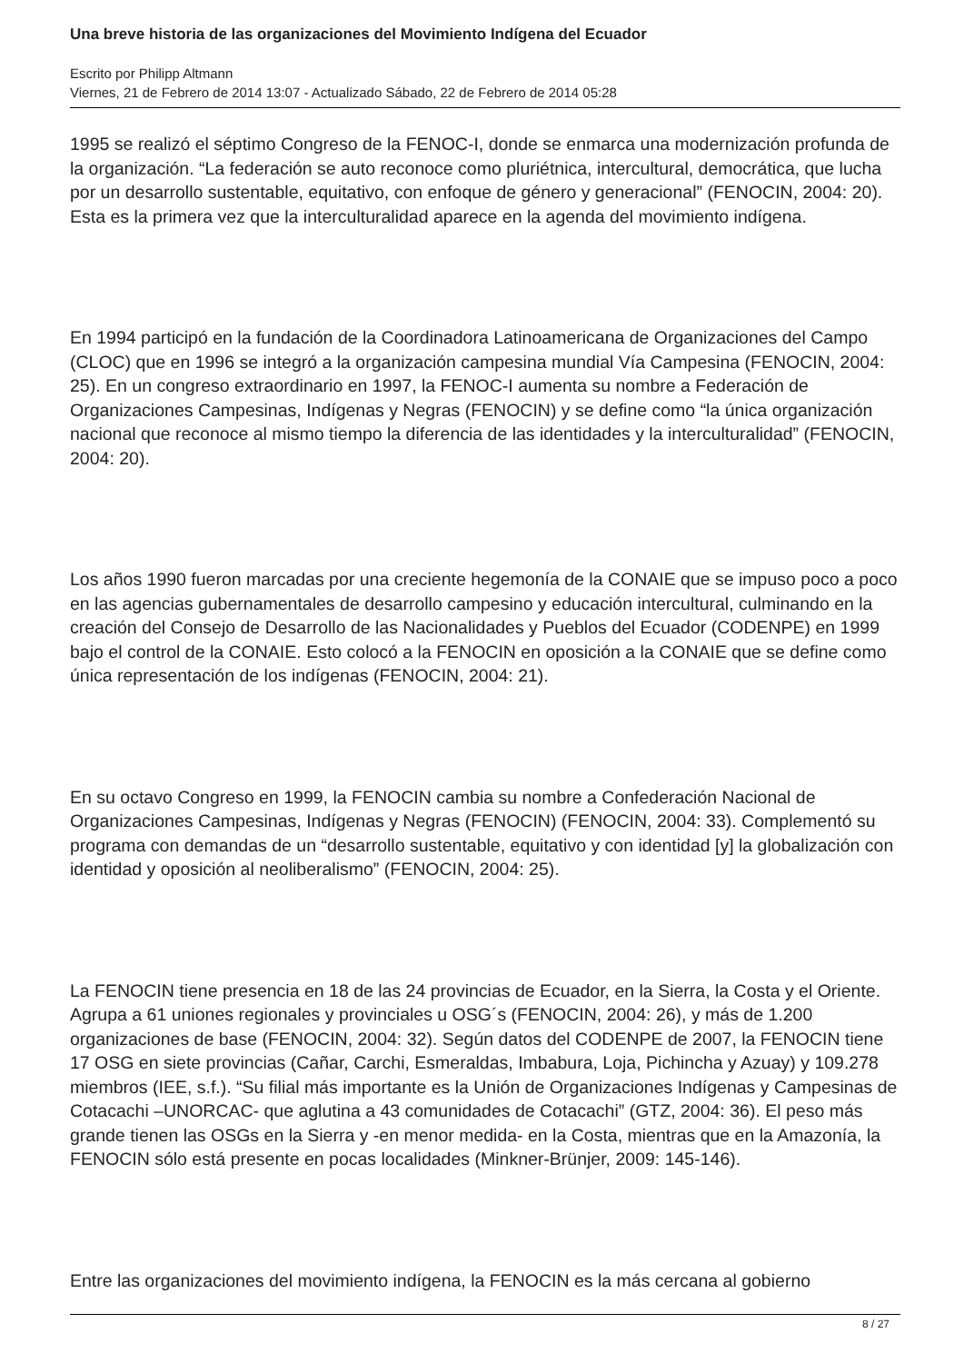Una breve historia de las organizaciones del Movimiento Indígena del Ecuador
Escrito por Philipp Altmann
Viernes, 21 de Febrero de 2014 13:07 - Actualizado Sábado, 22 de Febrero de 2014 05:28
1995 se realizó el séptimo Congreso de la FENOC-I, donde se enmarca una modernización profunda de la organización. “La federación se auto reconoce como pluriétnica, intercultural, democrática, que lucha por un desarrollo sustentable, equitativo, con enfoque de género y generacional” (FENOCIN, 2004: 20). Esta es la primera vez que la interculturalidad aparece en la agenda del movimiento indígena.
En 1994 participó en la fundación de la Coordinadora Latinoamericana de Organizaciones del Campo (CLOC) que en 1996 se integró a la organización campesina mundial Vía Campesina (FENOCIN, 2004: 25). En un congreso extraordinario en 1997, la FENOC-I aumenta su nombre a Federación de Organizaciones Campesinas, Indígenas y Negras (FENOCIN) y se define como “la única organización nacional que reconoce al mismo tiempo la diferencia de las identidades y la interculturalidad” (FENOCIN, 2004: 20).
Los años 1990 fueron marcadas por una creciente hegemonía de la CONAIE que se impuso poco a poco en las agencias gubernamentales de desarrollo campesino y educación intercultural, culminando en la creación del Consejo de Desarrollo de las Nacionalidades y Pueblos del Ecuador (CODENPE) en 1999 bajo el control de la CONAIE. Esto colocó a la FENOCIN en oposición a la CONAIE que se define como única representación de los indígenas (FENOCIN, 2004: 21).
En su octavo Congreso en 1999, la FENOCIN cambia su nombre a Confederación Nacional de Organizaciones Campesinas, Indígenas y Negras (FENOCIN) (FENOCIN, 2004: 33). Complementó su programa con demandas de un “desarrollo sustentable, equitativo y con identidad [y] la globalización con identidad y oposición al neoliberalismo” (FENOCIN, 2004: 25).
La FENOCIN tiene presencia en 18 de las 24 provincias de Ecuador, en la Sierra, la Costa y el Oriente. Agrupa a 61 uniones regionales y provinciales u OSG´s (FENOCIN, 2004: 26), y más de 1.200 organizaciones de base (FENOCIN, 2004: 32). Según datos del CODENPE de 2007, la FENOCIN tiene 17 OSG en siete provincias (Cañar, Carchi, Esmeraldas, Imbabura, Loja, Pichincha y Azuay) y 109.278 miembros (IEE, s.f.). “Su filial más importante es la Unión de Organizaciones Indígenas y Campesinas de Cotacachi –UNORCAC- que aglutina a 43 comunidades de Cotacachi” (GTZ, 2004: 36). El peso más grande tienen las OSGs en la Sierra y -en menor medida- en la Costa, mientras que en la Amazonía, la FENOCIN sólo está presente en pocas localidades (Minkner-Brünjer, 2009: 145-146).
Entre las organizaciones del movimiento indígena, la FENOCIN es la más cercana al gobierno
8 / 27